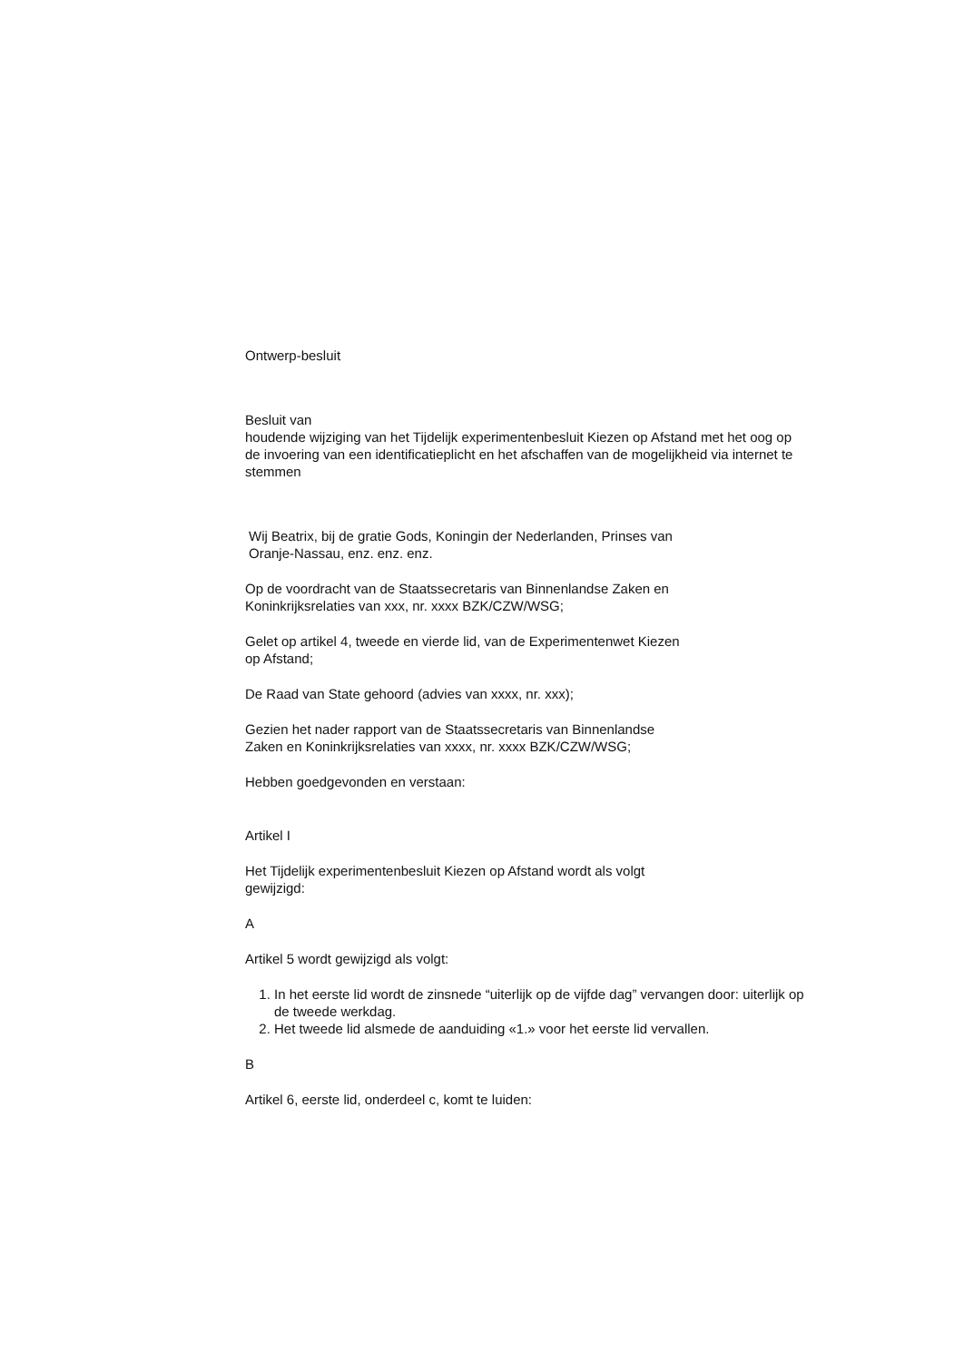Ontwerp-besluit
Besluit van
houdende wijziging van het Tijdelijk experimentenbesluit Kiezen op Afstand met het oog op de invoering van een identificatieplicht en het afschaffen van de mogelijkheid via internet te stemmen
Wij Beatrix, bij de gratie Gods, Koningin der Nederlanden, Prinses van
Oranje-Nassau, enz. enz. enz.
Op de voordracht van de Staatssecretaris van Binnenlandse Zaken en
Koninkrijksrelaties van xxx, nr. xxxx BZK/CZW/WSG;
Gelet op artikel 4, tweede en vierde lid, van de Experimentenwet Kiezen
op Afstand;
De Raad van State gehoord (advies van xxxx, nr. xxx);
Gezien het nader rapport van de Staatssecretaris van Binnenlandse
Zaken en Koninkrijksrelaties van xxxx, nr. xxxx BZK/CZW/WSG;
Hebben goedgevonden en verstaan:
Artikel I
Het Tijdelijk experimentenbesluit Kiezen op Afstand wordt als volgt
gewijzigd:
A
Artikel 5 wordt gewijzigd als volgt:
1. In het eerste lid wordt de zinsnede “uiterlijk op de vijfde dag” vervangen door: uiterlijk op de tweede werkdag.
2. Het tweede lid alsmede de aanduiding «1.» voor het eerste lid vervallen.
B
Artikel 6, eerste lid, onderdeel c, komt te luiden: